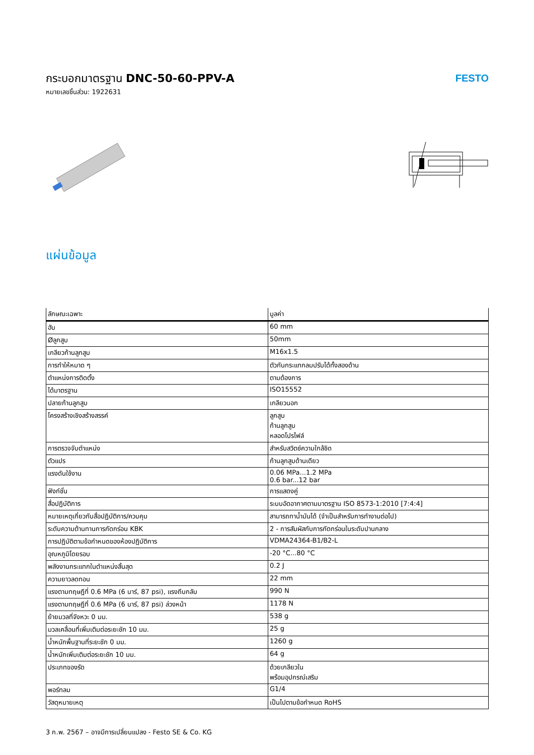กระบอกมาตรฐาน DNC-50-60-PPV-A
หมายเลขชิ้นส่วน: 1922631
FESTO
แผ่นข้อมูล
| ลักษณะเฉพาะ | มูลค่า |
| --- | --- |
| ฮับ | 60 mm |
| Øลูกสูบ | 50mm |
| เกลียวก้านลูกสูบ | M16x1.5 |
| การทำให้หมาด ๆ | ตัวกันกระแทกลมปรับได้ทั้งสองด้าน |
| ตำแหน่งการติดตั้ง | ตามต้องการ |
| ได้มาตรฐาน | ISO15552 |
| ปลายก้านลูกสูบ | เกลียวนอก |
| โครงสร้างเชิงสร้างสรรค์ | ลูกสูบ ก้านลูกสูบ หลอดโปรไฟล์ |
| การตรวจจับตำแหน่ง | สำหรับสวิตช์ความใกล้ชิด |
| ตัวแปร | ก้านลูกสูบด้านเดียว |
| แรงดันใช้งาน | 0.06 MPa...1.2 MPa 0.6 bar...12 bar |
| ฟังก์ชั่น | การแสดงคู่ |
| สื่อปฏิบัติการ | ระบบอัดอากาศตามมาตรฐาน ISO 8573-1:2010 [7:4:4] |
| หมายเหตุเกี่ยวกับสื่อปฏิบัติการ/ควบคุม | สามารถทาน้ำมันได้ (จำเป็นสำหรับการทำงานต่อไป) |
| ระดับความต้านทานการกัดกร่อน KBK | 2 - การสัมผัสกับการกัดกร่อนในระดับปานกลาง |
| การปฏิบัติตามข้อกำหนดของห้องปฏิบัติการ | VDMA24364-B1/B2-L |
| อุณหภูมิโดยรอบ | -20 °C...80 °C |
| พลังงานกระแทกในตำแหน่งสิ้นสุด | 0.2 J |
| ความยาวลดทอน | 22 mm |
| แรงตามทฤษฎีที่ 0.6 MPa (6 บาร์, 87 psi), แรงถีบกลับ | 990 N |
| แรงตามทฤษฎีที่ 0.6 MPa (6 บาร์, 87 psi) ล่วงหน้า | 1178 N |
| ย้ายมวลที่จังหวะ 0 มม. | 538 g |
| มวลเคลื่อนที่เพิ่มเติมต่อระยะชัก 10 มม. | 25 g |
| น้ำหนักพื้นฐานที่ระยะชัก 0 มม. | 1260 g |
| น้ำหนักเพิ่มเติมต่อระยะชัก 10 มม. | 64 g |
| ประเภทของรัด | ด้วยเกลียวใน พร้อมอุปกรณ์เสริม |
| พอร์ทลม | G1/4 |
| วัสดุหมายเหตุ | เป็นไปตามข้อกำหนด RoHS |
3 ก.พ. 2567 – อาจมีการเปลี่ยนแปลง - Festo SE & Co. KG